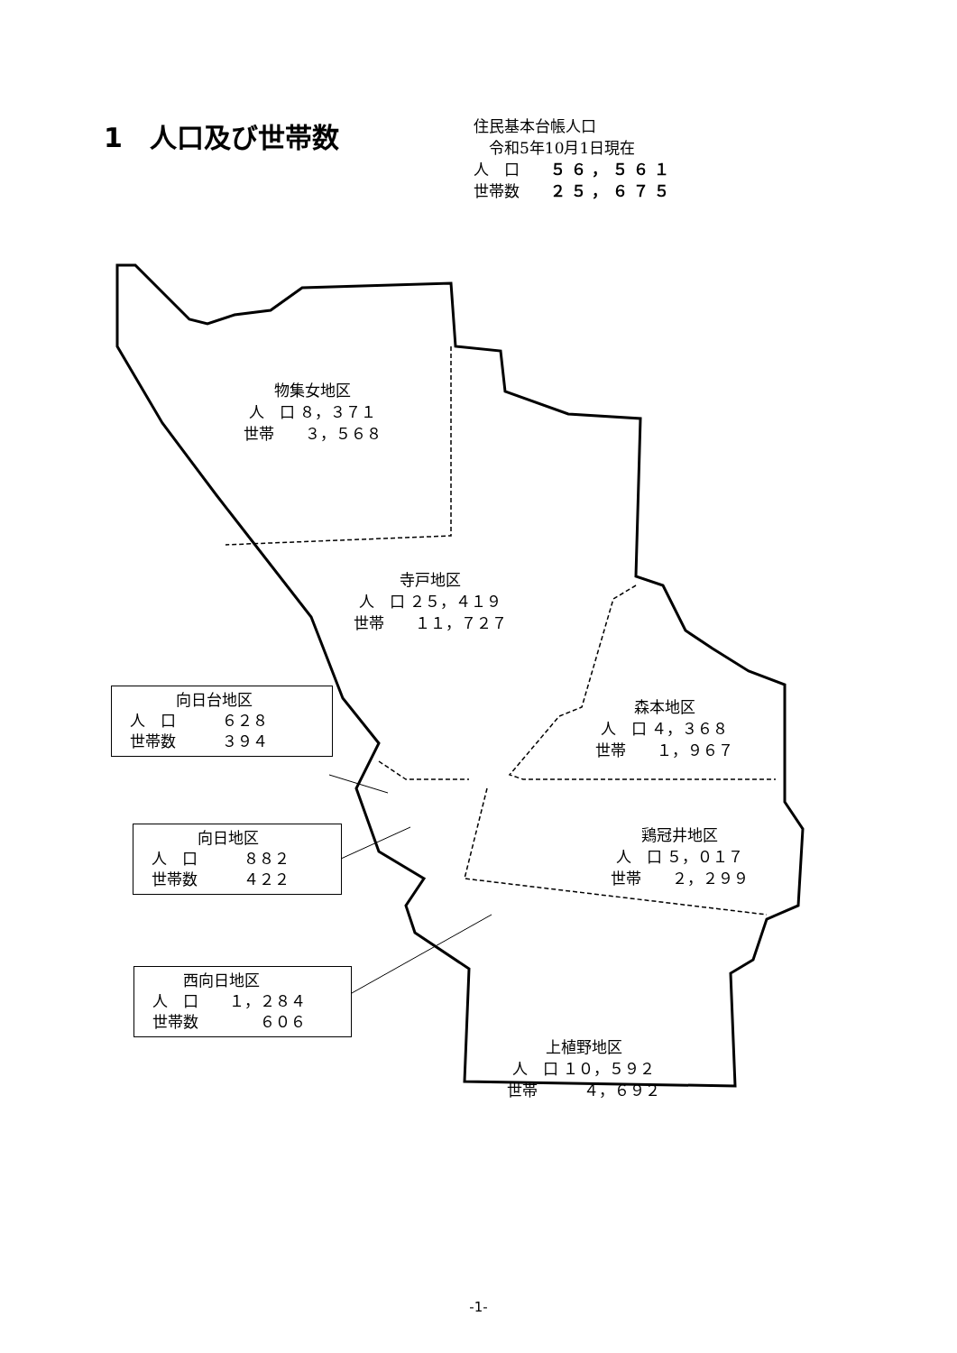1　人口及び世帯数
住民基本台帳人口
　令和5年10月1日現在
人　口　　５６，５６１
世帯数　　２５，６７５
物集女地区 人　口 ８，３７１ 世帯　　３，５６８
寺戸地区 人　口 ２５，４１９ 世帯　　１１，７２７
森本地区 人　口 ４，３６８ 世帯　　１，９６７
鶏冠井地区 人　口 ５，０１７ 世帯　　２，２９９
上植野地区 人　口 １０，５９２ 世帯　　　４，６９２
　　　向日台地区 人　口　　　６２８ 世帯数　　　３９４
　　　向日地区 人　口　　　８８２ 世帯数　　　４２２
　　西向日地区 人　口　　１，２８４ 世帯数　　　　６０６
-1-